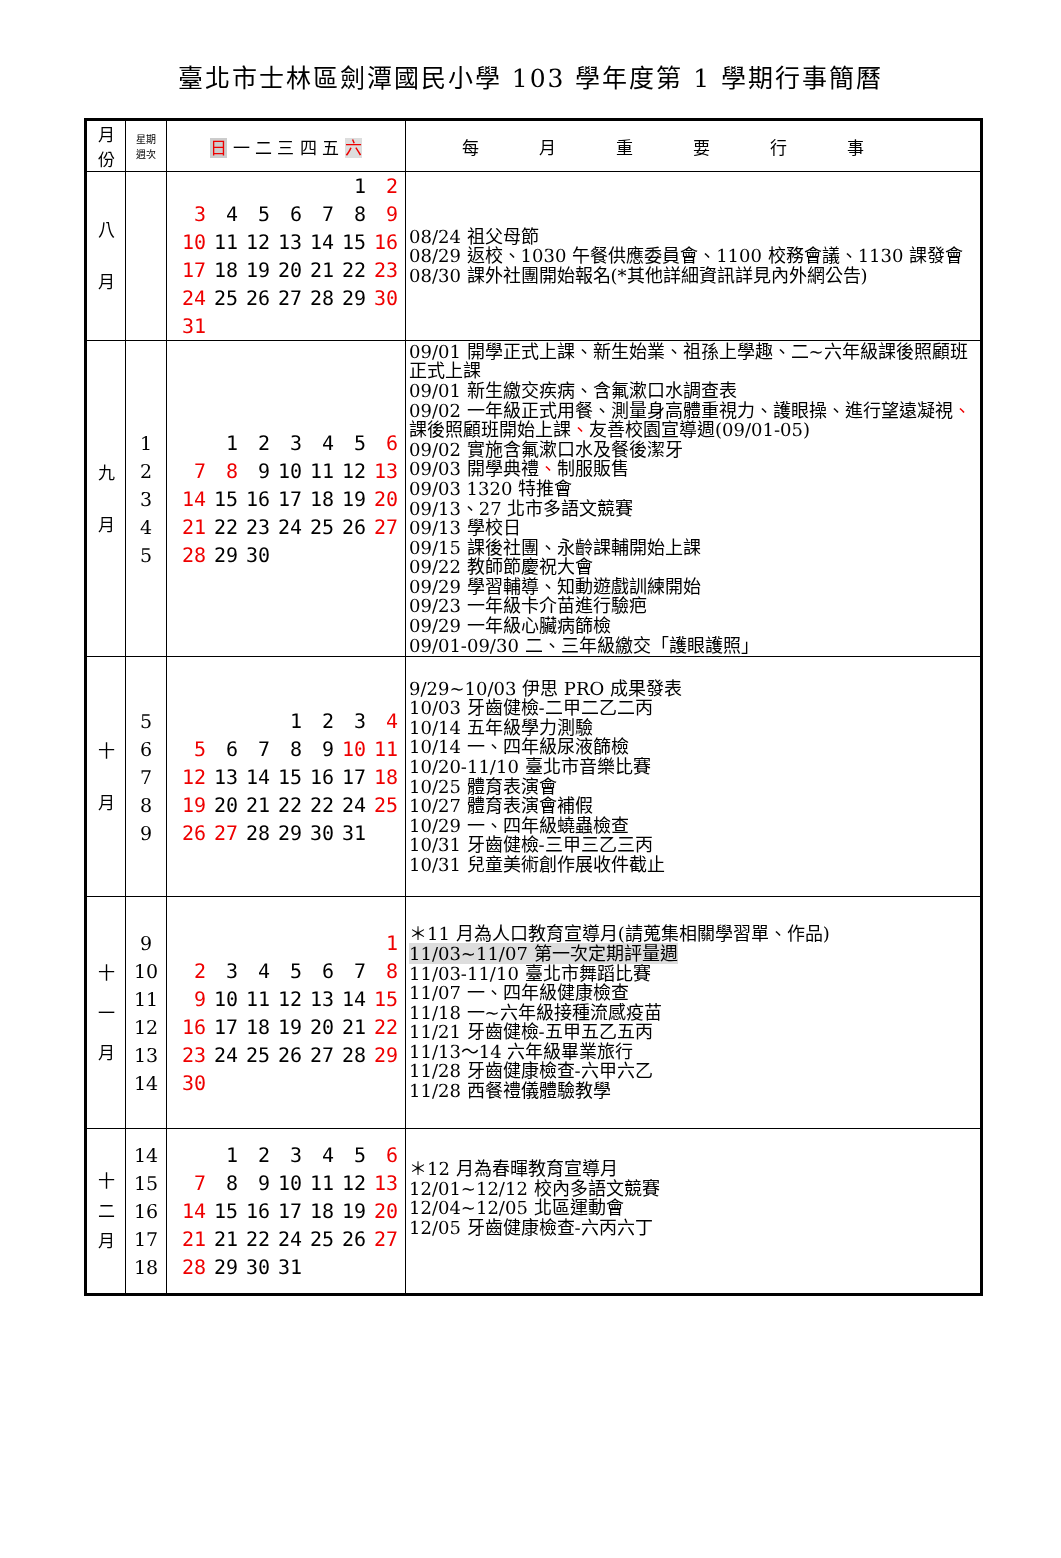臺北市士林區劍潭國民小學 103 學年度第 1 學期行事簡曆
| 月 份 | 星期 週次 | 日 一 二 三 四 五 六 | 每月重要行事 |
| --- | --- | --- | --- |
| 八 月 | | / / / / / / 1 / 2 / / 3 / 4 / 5 / 6 / 7 / 8 / 9 / / 10 / 11 / 12 / 13 / 14 / 15 / 16 / / 17 / 18 / 19 / 20 / 21 / 22 / 23 / / 24 / 25 / 26 / 27 / 28 / 29 / 30 / / 31 / / / / / / / | 08/24 祖父母節 08/29 返校、1030 午餐供應委員會、1100 校務會議、1130 課發會 08/30 課外社團開始報名(*其他詳細資訊詳見內外網公告) |
| 九 月 | 1 2 3 4 5 | / / 1 / 2 / 3 / 4 / 5 / 6 / / 7 / 8 / 9 / 10 / 11 / 12 / 13 / / 14 / 15 / 16 / 17 / 18 / 19 / 20 / / 21 / 22 / 23 / 24 / 25 / 26 / 27 / / 28 / 29 / 30 / / / / / | 09/01 開學正式上課、新生始業、祖孫上學趣、二~六年級課後照顧班正式上課 09/01 新生繳交疾病、含氟漱口水調查表 09/02 一年級正式用餐、測量身高體重視力、護眼操、進行望遠凝視 、 課後照顧班開始上課 、 友善校園宣導週(09/01-05) 09/02 實施含氟漱口水及餐後潔牙 09/03 開學典禮 、 制服販售 09/03 1320 特推會 09/13、27 北市多語文競賽 09/13 學校日 09/15 課後社團、永齡課輔開始上課 09/22 教師節慶祝大會 09/29 學習輔導、知動遊戲訓練開始 09/23 一年級卡介苗進行驗疤 09/29 一年級心臟病篩檢 09/01-09/30 二、三年級繳交「護眼護照」 |
| 十 月 | 5 6 7 8 9 | / / / / 1 / 2 / 3 / 4 / / 5 / 6 / 7 / 8 / 9 / 10 / 11 / / 12 / 13 / 14 / 15 / 16 / 17 / 18 / / 19 / 20 / 21 / 22 / 22 / 24 / 25 / / 26 / 27 / 28 / 29 / 30 / 31 / / | 9/29~10/03 伊思 PRO 成果發表 10/03 牙齒健檢-二甲二乙二丙 10/14 五年級學力測驗 10/14 一、四年級尿液篩檢 10/20-11/10 臺北市音樂比賽 10/25 體育表演會 10/27 體育表演會補假 10/29 一、四年級蟯蟲檢查 10/31 牙齒健檢-三甲三乙三丙 10/31 兒童美術創作展收件截止 |
| 十 一 月 | 9 10 11 12 13 14 | / / / / / / / 1 / / 2 / 3 / 4 / 5 / 6 / 7 / 8 / / 9 / 10 / 11 / 12 / 13 / 14 / 15 / / 16 / 17 / 18 / 19 / 20 / 21 / 22 / / 23 / 24 / 25 / 26 / 27 / 28 / 29 / / 30 / / / / / / / | ＊11 月為人口教育宣導月(請蒐集相關學習單、作品) 11/03~11/07 第一次定期評量週 11/03-11/10 臺北市舞蹈比賽 11/07 一、四年級健康檢查 11/18 一~六年級接種流感疫苗 11/21 牙齒健檢-五甲五乙五丙 11/13～14 六年級畢業旅行 11/28 牙齒健康檢查-六甲六乙 11/28 西餐禮儀體驗教學 |
| 十 二 月 | 14 15 16 17 18 | / / 1 / 2 / 3 / 4 / 5 / 6 / / 7 / 8 / 9 / 10 / 11 / 12 / 13 / / 14 / 15 / 16 / 17 / 18 / 19 / 20 / / 21 / 21 / 22 / 24 / 25 / 26 / 27 / / 28 / 29 / 30 / 31 / / / / | ＊12 月為春暉教育宣導月 12/01~12/12 校內多語文競賽 12/04~12/05 北區運動會 12/05 牙齒健康檢查-六丙六丁 |